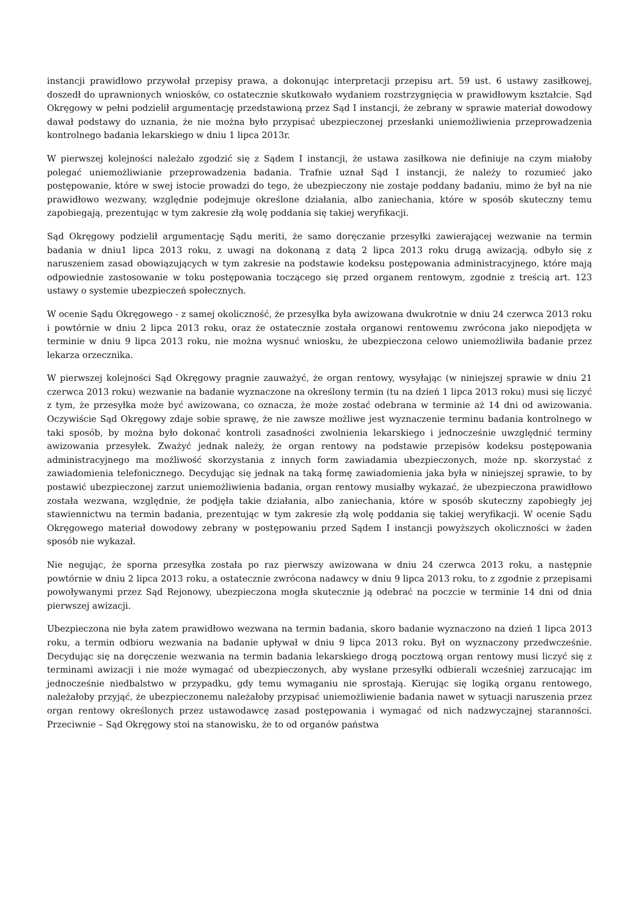instancji prawidłowo przywołał przepisy prawa, a dokonując interpretacji przepisu art. 59 ust. 6 ustawy zasiłkowej, doszedł do uprawnionych wniosków, co ostatecznie skutkowało wydaniem rozstrzygnięcia w prawidłowym kształcie. Sąd Okręgowy w pełni podzielił argumentację przedstawioną przez Sąd I instancji, że zebrany w sprawie materiał dowodowy dawał podstawy do uznania, że nie można było przypisać ubezpieczonej przesłanki uniemożliwienia przeprowadzenia kontrolnego badania lekarskiego w dniu 1 lipca 2013r.
W pierwszej kolejności należało zgodzić się z Sądem I instancji, że ustawa zasiłkowa nie definiuje na czym miałoby polegać uniemożliwianie przeprowadzenia badania. Trafnie uznał Sąd I instancji, że należy to rozumieć jako postępowanie, które w swej istocie prowadzi do tego, że ubezpieczony nie zostaje poddany badaniu, mimo że był na nie prawidłowo wezwany, względnie podejmuje określone działania, albo zaniechania, które w sposób skuteczny temu zapobiegają, prezentując w tym zakresie złą wolę poddania się takiej weryfikacji.
Sąd Okręgowy podzielił argumentację Sądu meriti, że samo doręczanie przesyłki zawierającej wezwanie na termin badania w dniu1 lipca 2013 roku, z uwagi na dokonaną z datą 2 lipca 2013 roku drugą awizacją, odbyło się z naruszeniem zasad obowiązujących w tym zakresie na podstawie kodeksu postępowania administracyjnego, które mają odpowiednie zastosowanie w toku postępowania toczącego się przed organem rentowym, zgodnie z treścią art. 123 ustawy o systemie ubezpieczeń społecznych.
W ocenie Sądu Okręgowego - z samej okoliczność, że przesyłka była awizowana dwukrotnie w dniu 24 czerwca 2013 roku i powtórnie w dniu 2 lipca 2013 roku, oraz że ostatecznie została organowi rentowemu zwrócona jako niepodjęta w terminie w dniu 9 lipca 2013 roku, nie można wysnuć wniosku, że ubezpieczona celowo uniemożliwiła badanie przez lekarza orzecznika.
W pierwszej kolejności Sąd Okręgowy pragnie zauważyć, że organ rentowy, wysyłając (w niniejszej sprawie w dniu 21 czerwca 2013 roku) wezwanie na badanie wyznaczone na określony termin (tu na dzień 1 lipca 2013 roku) musi się liczyć z tym, że przesyłka może być awizowana, co oznacza, że może zostać odebrana w terminie aż 14 dni od awizowania. Oczywiście Sąd Okręgowy zdaje sobie sprawę, że nie zawsze możliwe jest wyznaczenie terminu badania kontrolnego w taki sposób, by można było dokonać kontroli zasadności zwolnienia lekarskiego i jednocześnie uwzględnić terminy awizowania przesyłek. Zważyć jednak należy, że organ rentowy na podstawie przepisów kodeksu postępowania administracyjnego ma możliwość skorzystania z innych form zawiadamia ubezpieczonych, może np. skorzystać z zawiadomienia telefonicznego. Decydując się jednak na taką formę zawiadomienia jaka była w niniejszej sprawie, to by postawić ubezpieczonej zarzut uniemożliwienia badania, organ rentowy musiałby wykazać, że ubezpieczona prawidłowo została wezwana, względnie, że podjęła takie działania, albo zaniechania, które w sposób skuteczny zapobiegły jej stawiennictwu na termin badania, prezentując w tym zakresie złą wolę poddania się takiej weryfikacji. W ocenie Sądu Okręgowego materiał dowodowy zebrany w postępowaniu przed Sądem I instancji powyższych okoliczności w żaden sposób nie wykazał.
Nie negując, że sporna przesyłka została po raz pierwszy awizowana w dniu 24 czerwca 2013 roku, a następnie powtórnie w dniu 2 lipca 2013 roku, a ostatecznie zwrócona nadawcy w dniu 9 lipca 2013 roku, to z zgodnie z przepisami powoływanymi przez Sąd Rejonowy, ubezpieczona mogła skutecznie ją odebrać na poczcie w terminie 14 dni od dnia pierwszej awizacji.
Ubezpieczona nie była zatem prawidłowo wezwana na termin badania, skoro badanie wyznaczono na dzień 1 lipca 2013 roku, a termin odbioru wezwania na badanie upływał w dniu 9 lipca 2013 roku. Był on wyznaczony przedwcześnie. Decydując się na doręczenie wezwania na termin badania lekarskiego drogą pocztową organ rentowy musi liczyć się z terminami awizacji i nie może wymagać od ubezpieczonych, aby wysłane przesyłki odbierali wcześniej zarzucając im jednocześnie niedbalstwo w przypadku, gdy temu wymaganiu nie sprostają. Kierując się logiką organu rentowego, należałoby przyjąć, że ubezpieczonemu należałoby przypisać uniemożliwienie badania nawet w sytuacji naruszenia przez organ rentowy określonych przez ustawodawcę zasad postępowania i wymagać od nich nadzwyczajnej staranności. Przeciwnie – Sąd Okręgowy stoi na stanowisku, że to od organów państwa